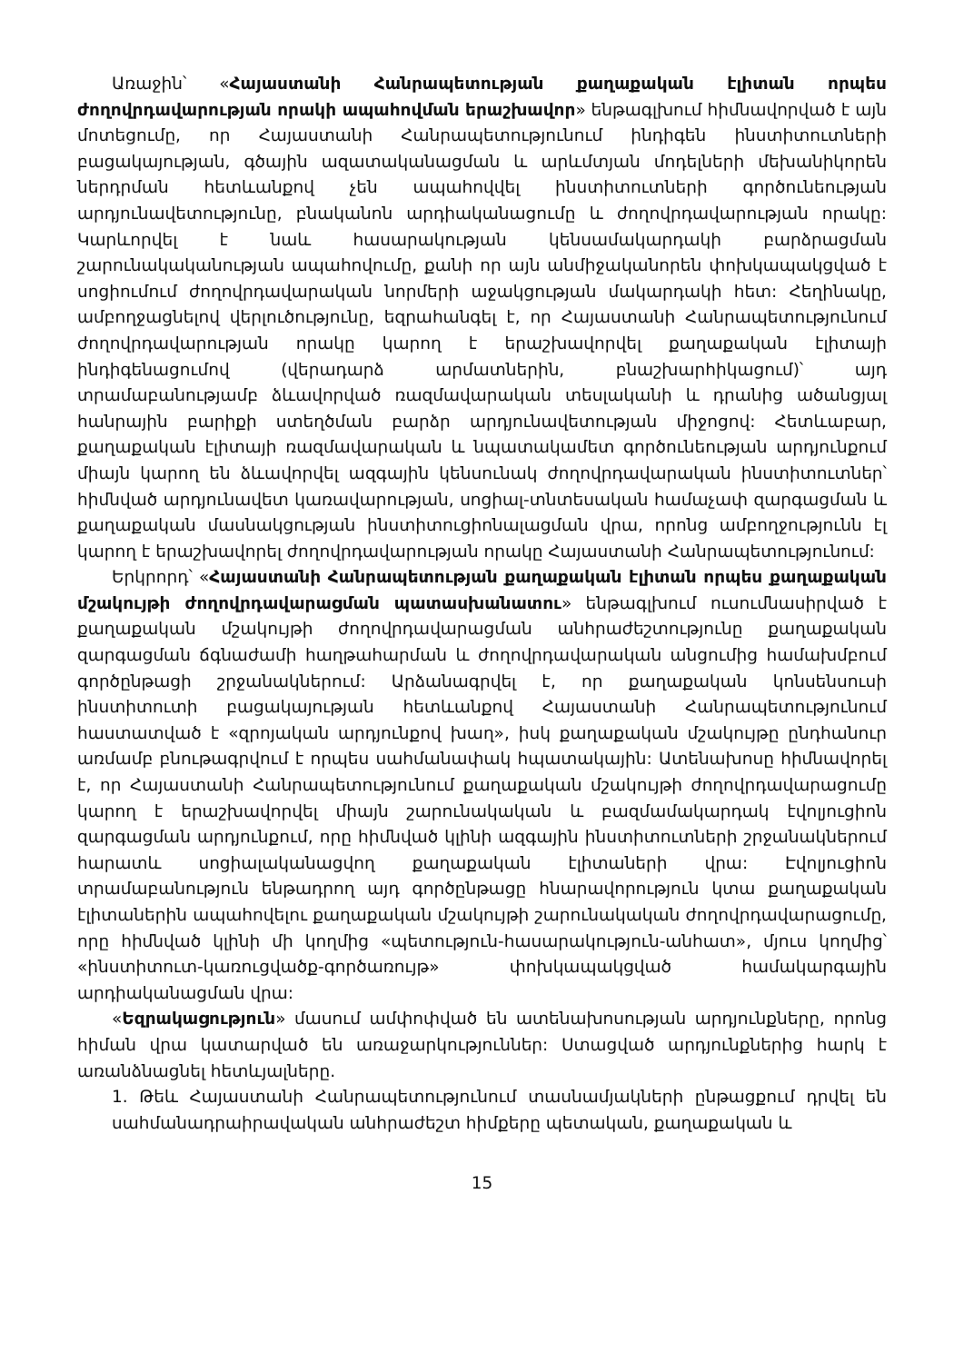Առաջին՝ «Հայաստանի Հանրապետության քաղաքական էլիտան որպես ժողովրդավարության որակի ապահովման երաշխավոր» ենթագլխում հիմնավորված է այն մոտեցումը, որ Հայաստանի Հանրապետությունում ինդիգեն ինստիտուտների բացակայության, գծային ազատականացման և արևմտյան մոդելների մեխանիկորեն ներդրման հետևանքով չեն ապահովվել ինստիտուտների գործունեության արդյունավետությունը, բնականոն արդիականացումը և ժողովրդավարության որակը: Կարևորվել է նաև հասարակության կենսամակարդակի բարձրացման շարունակականության ապահովումը, քանի որ այն անմիջականորեն փոխկապակցված է սոցիումում ժողովրդավարական նորմերի աջակցության մակարդակի հետ: Հեղինակը, ամբողջացնելով վերլուծությունը, եզրահանգել է, որ Հայաստանի Հանրապետությունում ժողովրդավարության որակը կարող է երաշխավորվել քաղաքական էլիտայի ինդիգենացումով (վերադարձ արմատներին, բնաշխարհիկացում)՝ այդ տրամաբանությամբ ձևավորված ռազմավարական տեսլականի և դրանից ածանցյալ հանրային բարիքի ստեղծման բարձր արդյունավետության միջոցով: Հետևաբար, քաղաքական էլիտայի ռազմավարական և նպատակամետ գործունեության արդյունքում միայն կարող են ձևավորվել ազգային կենսունակ ժողովրդավարական ինստիտուտներ՝ հիմնված արդյունավետ կառավարության, սոցիալ-տնտեսական համաչափ զարգացման և քաղաքական մասնակցության ինստիտուցիոնալացման վրա, որոնց ամբողջությունն էլ կարող է երաշխավորել ժողովրդավարության որակը Հայաստանի Հանրապետությունում:
Երկրորդ՝ «Հայաստանի Հանրապետության քաղաքական էլիտան որպես քաղաքական մշակույթի ժողովրդավարացման պատասխանատու» ենթագլխում ուսումնասիրված է քաղաքական մշակույթի ժողովրդավարացման անհրաժեշտությունը քաղաքական զարգացման ճգնաժամի հաղթահարման և ժողովրդավարական անցումից համախմբում գործընթացի շրջանակներում: Արձանագրվել է, որ քաղաքական կոնսենսուսի ինստիտուտի բացակայության հետևանքով Հայաստանի Հանրապետությունում հաստատված է «զրոյական արդյունքով խաղ», իսկ քաղաքական մշակույթը ընդհանուր առմամբ բնութագրվում է որպես սահմանափակ հպատակային: Ատենախոսը հիմնավորել է, որ Հայաստանի Հանրապետությունում քաղաքական մշակույթի ժողովրդավարացումը կարող է երաշխավորվել միայն շարունակական և բազմամակարդակ էվոլյուցիոն զարգացման արդյունքում, որը հիմնված կլինի ազգային ինստիտուտների շրջանակներում հարատև սոցիալականացվող քաղաքական էլիտաների վրա: Էվոլյուցիոն տրամաբանություն ենթադրող այդ գործընթացը հնարավորություն կտա քաղաքական էլիտաներին ապահովելու քաղաքական մշակույթի շարունակական ժողովրդավարացումը, որը հիմնված կլինի մի կողմից «պետություն-հասարակություն-անհատ», մյուս կողմից՝ «ինստիտուտ-կառուցվածք-գործառույթ» փոխկապակցված համակարգային արդիականացման վրա:
«Եզրակացություն» մասում ամփոփված են ատենախոսության արդյունքները, որոնց հիման վրա կատարված են առաջարկություններ: Ստացված արդյունքներից հարկ է առանձնացնել հետևյալները.
1. Թեև Հայաստանի Հանրապետությունում տասնամյակների ընթացքում դրվել են սահմանադրաիրավական անհրաժեշտ հիմքերը պետական, քաղաքական և
15